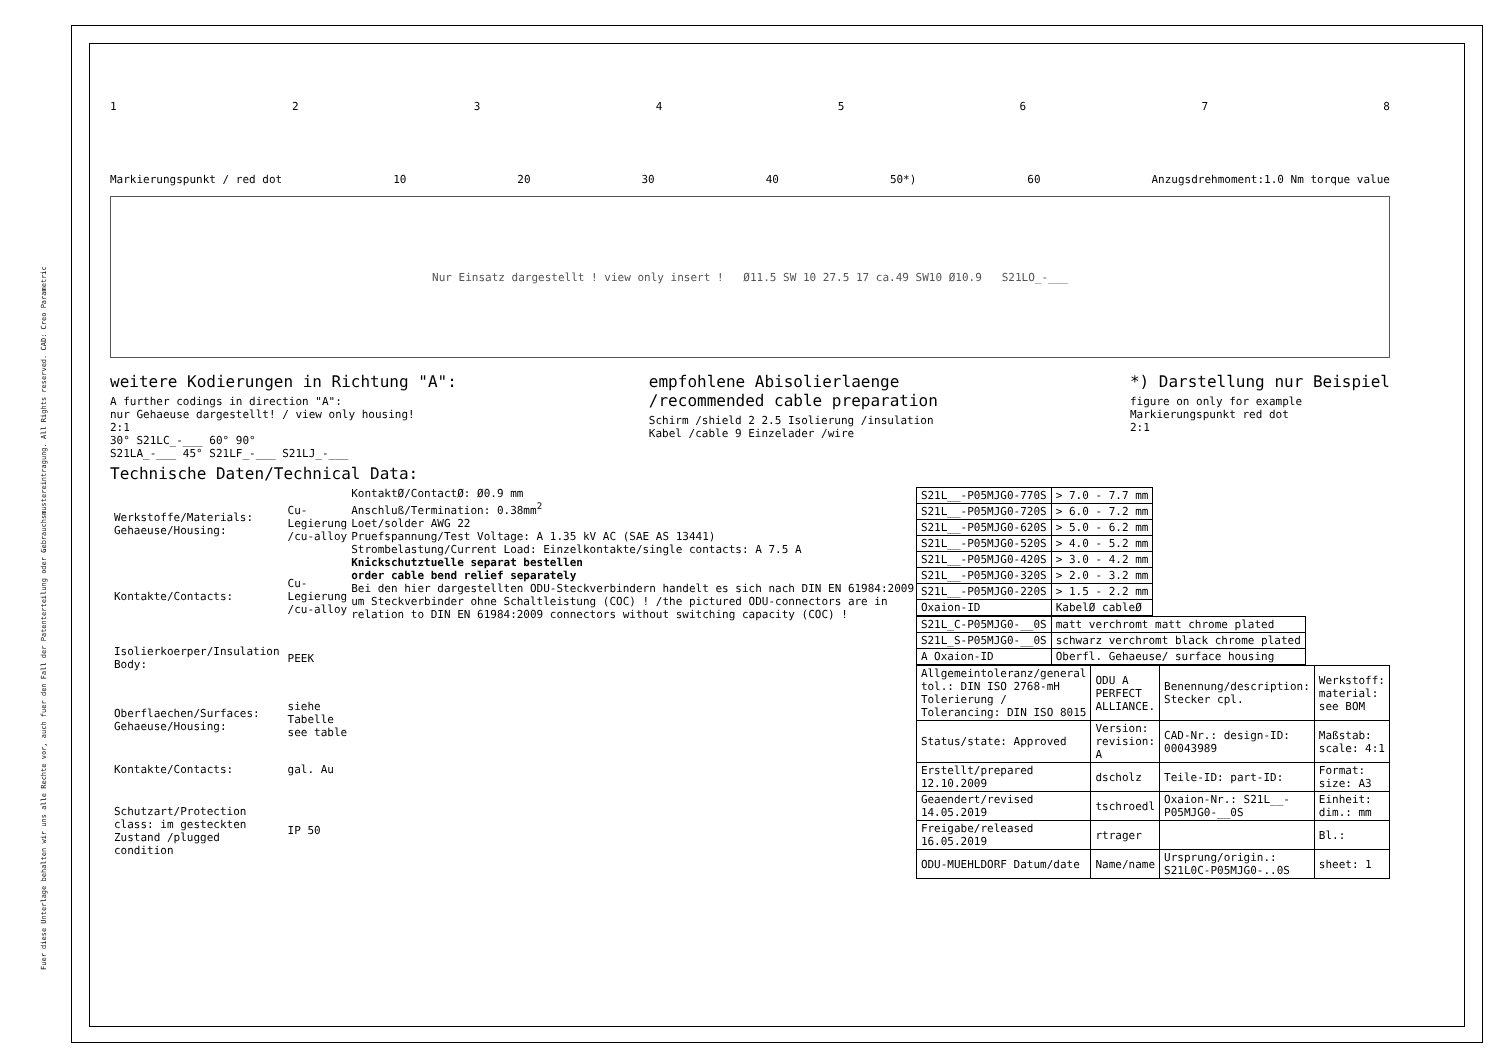Fuer diese Unterlage behalten wir uns alle Rechte vor, auch fuer den Fall der Patenterteilung oder Gebrauchsmustereintragung. All Rights reserved. CAD: Creo Parametric
12345678
Markierungspunkt / red dot 10 20 30 40 50*) 60 Anzugsdrehmoment:1.0 Nm torque value
Nur Einsatz dargestellt ! view only insert ! Ø11.5 SW 10 27.5 17 ca.49 SW10 Ø10.9 S21LO_-___
weitere Kodierungen in Richtung "A":
A further codings in direction "A":
nur Gehaeuse dargestellt! / view only housing!
2:1
30° S21LC_-___ 60° 90°
S21LA_-___ 45° S21LF_-___ S21LJ_-___
empfohlene Abisolierlaenge
/recommended cable preparation
Schirm /shield 2 2.5 Isolierung /insulation
Kabel /cable 9 Einzelader /wire
*) Darstellung nur Beispiel
figure on only for example
Markierungspunkt red dot
2:1
Technische Daten/Technical Data:
| Werkstoffe/Materials: Gehaeuse/Housing: | Cu-Legierung /cu-alloy |
| Kontakte/Contacts: | Cu-Legierung /cu-alloy |
| Isolierkoerper/Insulation Body: | PEEK |
| Oberflaechen/Surfaces: Gehaeuse/Housing: | siehe Tabelle see table |
| Kontakte/Contacts: | gal. Au |
| Schutzart/Protection class: im gesteckten Zustand /plugged condition | IP 50 |
KontaktØ/ContactØ: Ø0.9 mm
Anschluß/Termination: 0.38mm<sup>2</sup>
Loet/solder AWG 22
Pruefspannung/Test Voltage: A 1.35 kV AC (SAE AS 13441)
Strombelastung/Current Load: Einzelkontakte/single contacts: A 7.5 A
Knickschutztuelle separat bestellen
order cable bend relief separately
Bei den hier dargestellten ODU-Steckverbindern handelt es sich nach DIN EN 61984:2009 um Steckverbinder ohne Schaltleistung (COC) ! /the pictured ODU-connectors are in relation to DIN EN 61984:2009 connectors without switching capacity (COC) !
| S21L__-P05MJG0-770S | > 7.0 - 7.7 mm |
| S21L__-P05MJG0-720S | > 6.0 - 7.2 mm |
| S21L__-P05MJG0-620S | > 5.0 - 6.2 mm |
| S21L__-P05MJG0-520S | > 4.0 - 5.2 mm |
| S21L__-P05MJG0-420S | > 3.0 - 4.2 mm |
| S21L__-P05MJG0-320S | > 2.0 - 3.2 mm |
| S21L__-P05MJG0-220S | > 1.5 - 2.2 mm |
| Oxaion-ID | KabelØ cableØ |
| S21L_C-P05MJG0-__0S | matt verchromt matt chrome plated |
| S21L_S-P05MJG0-__0S | schwarz verchromt black chrome plated |
| A Oxaion-ID | Oberfl. Gehaeuse/ surface housing |
| Allgemeintoleranz/general tol.: DIN ISO 2768-mH Tolerierung / Tolerancing: DIN ISO 8015 | ODU A PERFECT ALLIANCE. | Benennung/description: Stecker cpl. | Werkstoff: material: see BOM |
| Status/state: Approved | Version: revision: A | CAD-Nr.: design-ID: 00043989 | Maßstab: scale: 4:1 |
| Erstellt/prepared 12.10.2009 | dscholz | Teile-ID: part-ID: | Format: size: A3 |
| Geaendert/revised 14.05.2019 | tschroedl | Oxaion-Nr.: S21L__-P05MJG0-__0S | Einheit: dim.: mm |
| Freigabe/released 16.05.2019 | rtrager | | Bl.: |
| ODU-MUEHLDORF Datum/date | Name/name | Ursprung/origin.: S21L0C-P05MJG0-..0S | sheet: 1 |